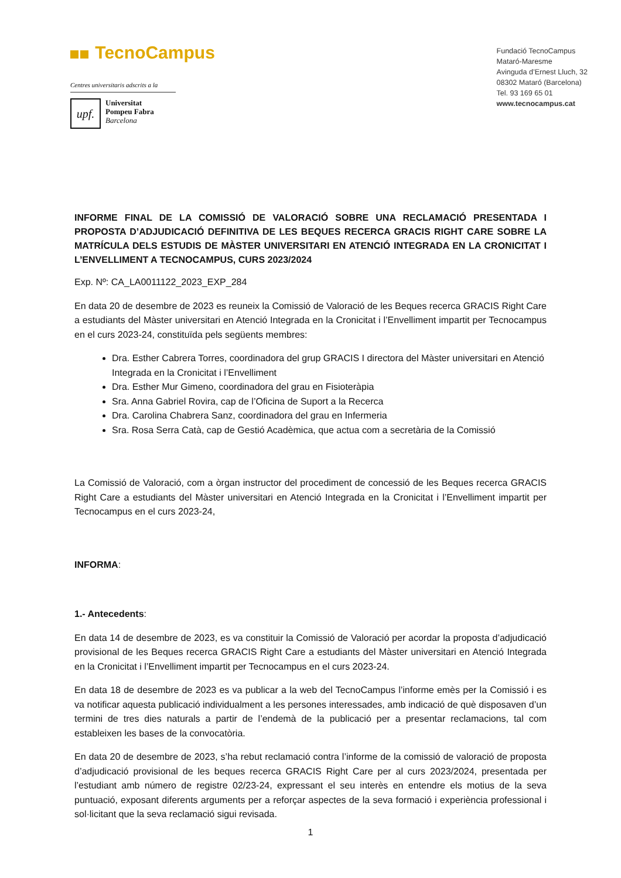TecnoCampus
Centres universitaris adscrits a la
upf.
Universitat
Pompeu Fabra
Barcelona
Fundació TecnoCampus
Mataró-Maresme
Avinguda d’Ernest Lluch, 32
08302 Mataró (Barcelona)
Tel. 93 169 65 01
www.tecnocampus.cat
INFORME FINAL DE LA COMISSIÓ DE VALORACIÓ SOBRE UNA RECLAMACIÓ PRESENTADA I PROPOSTA D’ADJUDICACIÓ DEFINITIVA DE LES BEQUES RECERCA GRACIS RIGHT CARE SOBRE LA MATRÍCULA DELS ESTUDIS DE MÀSTER UNIVERSITARI EN ATENCIÓ INTEGRADA EN LA CRONICITAT I L’ENVELLIMENT A TECNOCAMPUS, CURS 2023/2024
Exp. Nº: CA_LA0011122_2023_EXP_284
En data 20 de desembre de 2023 es reuneix la Comissió de Valoració de les Beques recerca GRACIS Right Care a estudiants del Màster universitari en Atenció Integrada en la Cronicitat i l’Envelliment impartit per Tecnocampus en el curs 2023-24, constituïda pels següents membres:
Dra. Esther Cabrera Torres, coordinadora del grup GRACIS I directora del Màster universitari en Atenció Integrada en la Cronicitat i l’Envelliment
Dra. Esther Mur Gimeno, coordinadora del grau en Fisioteràpia
Sra. Anna Gabriel Rovira, cap de l’Oficina de Suport a la Recerca
Dra. Carolina Chabrera Sanz, coordinadora del grau en Infermeria
Sra. Rosa Serra Catà, cap de Gestió Acadèmica, que actua com a secretària de la Comissió
La Comissió de Valoració, com a òrgan instructor del procediment de concessió de les Beques recerca GRACIS Right Care a estudiants del Màster universitari en Atenció Integrada en la Cronicitat i l’Envelliment impartit per Tecnocampus en el curs 2023-24,
INFORMA:
1.- Antecedents:
En data 14 de desembre de 2023, es va constituir la Comissió de Valoració per acordar la proposta d’adjudicació provisional de les Beques recerca GRACIS Right Care a estudiants del Màster universitari en Atenció Integrada en la Cronicitat i l’Envelliment impartit per Tecnocampus en el curs 2023-24.
En data 18 de desembre de 2023 es va publicar a la web del TecnoCampus l’informe emès per la Comissió i es va notificar aquesta publicació individualment a les persones interessades, amb indicació de què disposaven d’un termini de tres dies naturals a partir de l’endemà de la publicació per a presentar reclamacions, tal com estableixen les bases de la convocatòria.
En data 20 de desembre de 2023, s’ha rebut reclamació contra l’informe de la comissió de valoració de proposta d’adjudicació provisional de les beques recerca GRACIS Right Care per al curs 2023/2024, presentada per l’estudiant amb número de registre 02/23-24, expressant el seu interès en entendre els motius de la seva puntuació, exposant diferents arguments per a reforçar aspectes de la seva formació i experiència professional i sol·licitant que la seva reclamació sigui revisada.
1